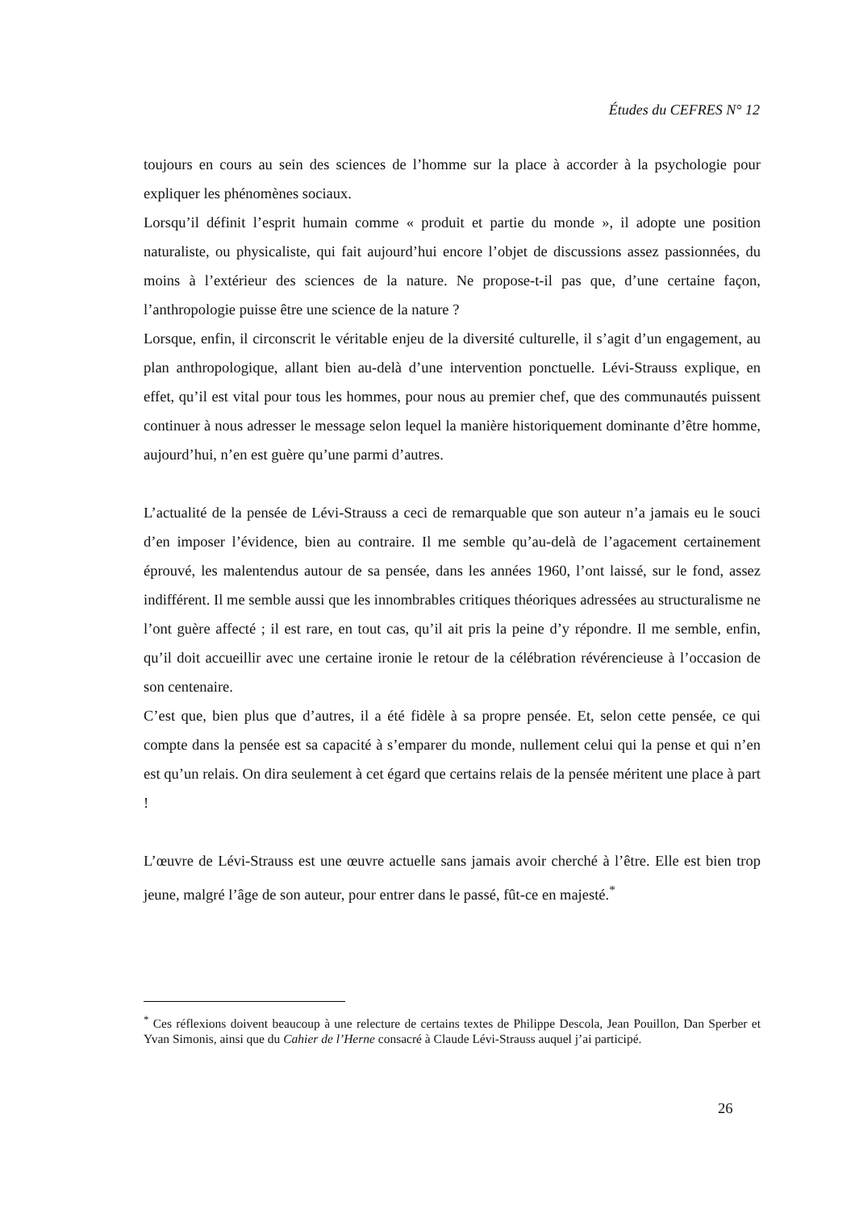Études du CEFRES N° 12
toujours en cours au sein des sciences de l’homme sur la place à accorder à la psychologie pour expliquer les phénomènes sociaux.
Lorsqu’il définit l’esprit humain comme « produit et partie du monde », il adopte une position naturaliste, ou physicaliste, qui fait aujourd’hui encore l’objet de discussions assez passionnées, du moins à l’extérieur des sciences de la nature. Ne propose-t-il pas que, d’une certaine façon, l’anthropologie puisse être une science de la nature ?
Lorsque, enfin, il circonscrit le véritable enjeu de la diversité culturelle, il s’agit d’un engagement, au plan anthropologique, allant bien au-delà d’une intervention ponctuelle. Lévi-Strauss explique, en effet, qu’il est vital pour tous les hommes, pour nous au premier chef, que des communautés puissent continuer à nous adresser le message selon lequel la manière historiquement dominante d’être homme, aujourd’hui, n’en est guère qu’une parmi d’autres.
L’actualité de la pensée de Lévi-Strauss a ceci de remarquable que son auteur n’a jamais eu le souci d’en imposer l’évidence, bien au contraire. Il me semble qu’au-delà de l’agacement certainement éprouvé, les malentendus autour de sa pensée, dans les années 1960, l’ont laissé, sur le fond, assez indifférent. Il me semble aussi que les innombrables critiques théoriques adressées au structuralisme ne l’ont guère affecté ; il est rare, en tout cas, qu’il ait pris la peine d’y répondre. Il me semble, enfin, qu’il doit accueillir avec une certaine ironie le retour de la célébration révérencieuse à l’occasion de son centenaire.
C’est que, bien plus que d’autres, il a été fidèle à sa propre pensée. Et, selon cette pensée, ce qui compte dans la pensée est sa capacité à s’emparer du monde, nullement celui qui la pense et qui n’en est qu’un relais. On dira seulement à cet égard que certains relais de la pensée méritent une place à part !
L’œuvre de Lévi-Strauss est une œuvre actuelle sans jamais avoir cherché à l’être. Elle est bien trop jeune, malgré l’âge de son auteur, pour entrer dans le passé, fût-ce en majesté.<sup>*</sup>
<sup>*</sup> Ces réflexions doivent beaucoup à une relecture de certains textes de Philippe Descola, Jean Pouillon, Dan Sperber et Yvan Simonis, ainsi que du Cahier de l’Herne consacré à Claude Lévi-Strauss auquel j’ai participé.
26